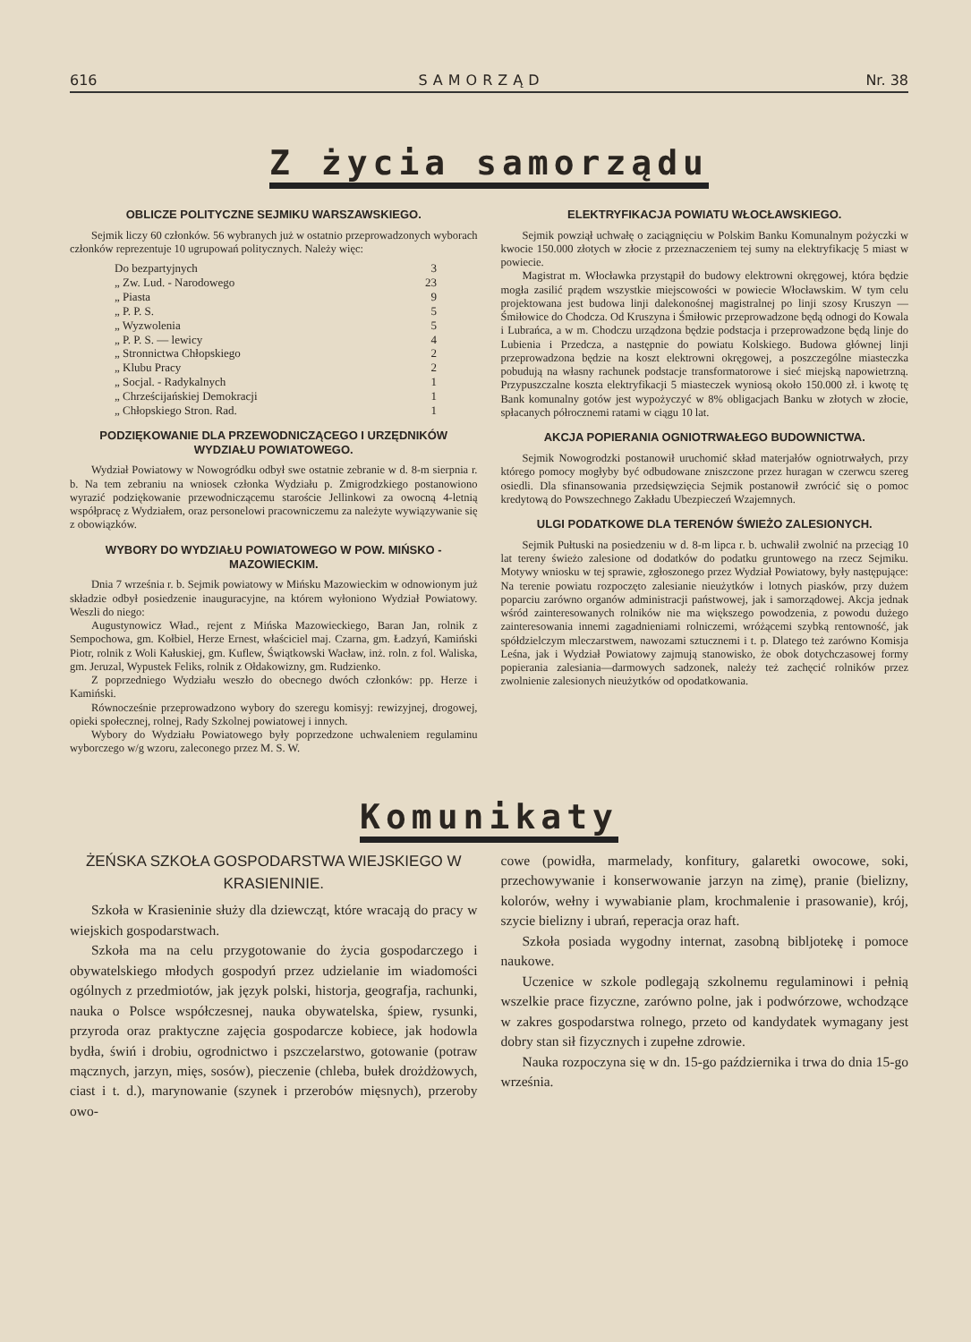616 SAMORZĄD Nr. 38
Z życia samorządu
OBLICZE POLITYCZNE SEJMIKU WARSZAWSKIEGO.
Sejmik liczy 60 członków. 56 wybranych już w ostatnio przeprowadzonych wyborach członków reprezentuje 10 ugrupowań politycznych. Należy więc:
| Do bezpartyjnych | 3 |
| „ Zw. Lud. - Narodowego | 23 |
| „ Piasta | 9 |
| „ P. P. S. | 5 |
| „ Wyzwolenia | 5 |
| „ P. P. S. — lewicy | 4 |
| „ Stronnictwa Chłopskiego | 2 |
| „ Klubu Pracy | 2 |
| „ Socjal. - Radykalnych | 1 |
| „ Chrześcijańskiej Demokracji | 1 |
| „ Chłopskiego Stron. Rad. | 1 |
PODZIĘKOWANIE DLA PRZEWODNICZĄCEGO I URZĘDNIKÓW WYDZIAŁU POWIATOWEGO.
Wydział Powiatowy w Nowogródku odbył swe ostatnie zebranie w d. 8-m sierpnia r. b. Na tem zebraniu na wniosek członka Wydziału p. Zmigrodzkiego postanowiono wyrazić podziękowanie przewodniczącemu staroście Jellinkowi za owocną 4-letnią współpracę z Wydziałem, oraz personelowi pracowniczemu za należyte wywiązywanie się z obowiązków.
WYBORY DO WYDZIAŁU POWIATOWEGO W POW. MIŃSKO - MAZOWIECKIM.
Dnia 7 września r. b. Sejmik powiatowy w Mińsku Mazowieckim w odnowionym już składzie odbył posiedzenie inauguracyjne, na którem wyłoniono Wydział Powiatowy. Weszli do niego:
Augustynowicz Wład., rejent z Mińska Mazowieckiego, Baran Jan, rolnik z Sempochowa, gm. Kołbiel, Herze Ernest, właściciel maj. Czarna, gm. Ładzyń, Kamiński Piotr, rolnik z Woli Kałuskiej, gm. Kuflew, Świątkowski Wacław, inż. roln. z fol. Waliska, gm. Jeruzal, Wypustek Feliks, rolnik z Ołdakowizny, gm. Rudzienko.
Z poprzedniego Wydziału weszło do obecnego dwóch członków: pp. Herze i Kamiński.
Równocześnie przeprowadzono wybory do szeregu komisyj: rewizyjnej, drogowej, opieki społecznej, rolnej, Rady Szkolnej powiatowej i innych.
Wybory do Wydziału Powiatowego były poprzedzone uchwaleniem regulaminu wyborczego w/g wzoru, zaleconego przez M. S. W.
ELEKTRYFIKACJA POWIATU WŁOCŁAWSKIEGO.
Sejmik powziął uchwałę o zaciągnięciu w Polskim Banku Komunalnym pożyczki w kwocie 150.000 złotych w złocie z przeznaczeniem tej sumy na elektryfikację 5 miast w powiecie.
Magistrat m. Włocławka przystąpił do budowy elektrowni okręgowej, która będzie mogła zasilić prądem wszystkie miejscowości w powiecie Włocławskim. W tym celu projektowana jest budowa linji dalekonośnej magistralnej po linji szosy Kruszyn — Śmiłowice do Chodcza. Od Kruszyna i Śmiłowic przeprowadzone będą odnogi do Kowala i Lubrańca, a w m. Chodczu urządzona będzie podstacja i przeprowadzone będą linje do Lubienia i Przedcza, a następnie do powiatu Kolskiego. Budowa głównej linji przeprowadzona będzie na koszt elektrowni okręgowej, a poszczególne miasteczka pobudują na własny rachunek podstacje transformatorowe i sieć miejską napowietrzną. Przypuszczalne koszta elektryfikacji 5 miasteczek wyniosą około 150.000 zł. i kwotę tę Bank komunalny gotów jest wypożyczyć w 8% obligacjach Banku w złotych w złocie, spłacanych półrocznemi ratami w ciągu 10 lat.
AKCJA POPIERANIA OGNIOTRWAŁEGO BUDOWNICTWA.
Sejmik Nowogrodzki postanowił uruchomić skład materjałów ogniotrwałych, przy którego pomocy mogłyby być odbudowane zniszczone przez huragan w czerwcu szereg osiedli. Dla sfinansowania przedsięwzięcia Sejmik postanowił zwrócić się o pomoc kredytową do Powszechnego Zakładu Ubezpieczeń Wzajemnych.
ULGI PODATKOWE DLA TERENÓW ŚWIEŻO ZALESIONYCH.
Sejmik Pułtuski na posiedzeniu w d. 8-m lipca r. b. uchwalił zwolnić na przeciąg 10 lat tereny świeżo zalesione od dodatków do podatku gruntowego na rzecz Sejmiku. Motywy wniosku w tej sprawie, zgłoszonego przez Wydział Powiatowy, były następujące: Na terenie powiatu rozpoczęto zalesianie nieużytków i lotnych piasków, przy dużem poparciu zarówno organów administracji państwowej, jak i samorządowej. Akcja jednak wśród zainteresowanych rolników nie ma większego powodzenia, z powodu dużego zainteresowania innemi zagadnieniami rolniczemi, wróżącemi szybką rentowność, jak spółdzielczym mleczarstwem, nawozami sztucznemi i t. p. Dlatego też zarówno Komisja Leśna, jak i Wydział Powiatowy zajmują stanowisko, że obok dotychczasowej formy popierania zalesiania—darmowych sadzonek, należy też zachęcić rolników przez zwolnienie zalesionych nieużytków od opodatkowania.
Komunikaty
ŻEŃSKA SZKOŁA GOSPODARSTWA WIEJSKIEGO W KRASIENINIE.
Szkoła w Krasieninie służy dla dziewcząt, które wracają do pracy w wiejskich gospodarstwach.
Szkoła ma na celu przygotowanie do życia gospodarczego i obywatelskiego młodych gospodyń przez udzielanie im wiadomości ogólnych z przedmiotów, jak język polski, historja, geografja, rachunki, nauka o Polsce współczesnej, nauka obywatelska, śpiew, rysunki, przyroda oraz praktyczne zajęcia gospodarcze kobiece, jak hodowla bydła, świń i drobiu, ogrodnictwo i pszczelarstwo, gotowanie (potraw mącznych, jarzyn, mięs, sosów), pieczenie (chleba, bułek drożdżowych, ciast i t. d.), marynowanie (szynek i przerobów mięsnych), przeroby owo-
cowe (powidła, marmelady, konfitury, galaretki owocowe, soki, przechowywanie i konserwowanie jarzyn na zimę), pranie (bielizny, kolorów, wełny i wywabianie plam, krochmalenie i prasowanie), krój, szycie bielizny i ubrań, reperacja oraz haft.
Szkoła posiada wygodny internat, zasobną bibljotekę i pomoce naukowe.
Uczenice w szkole podlegają szkolnemu regulaminowi i pełnią wszelkie prace fizyczne, zarówno polne, jak i podwórzowe, wchodzące w zakres gospodarstwa rolnego, przeto od kandydatek wymagany jest dobry stan sił fizycznych i zupełne zdrowie.
Nauka rozpoczyna się w dn. 15-go października i trwa do dnia 15-go września.